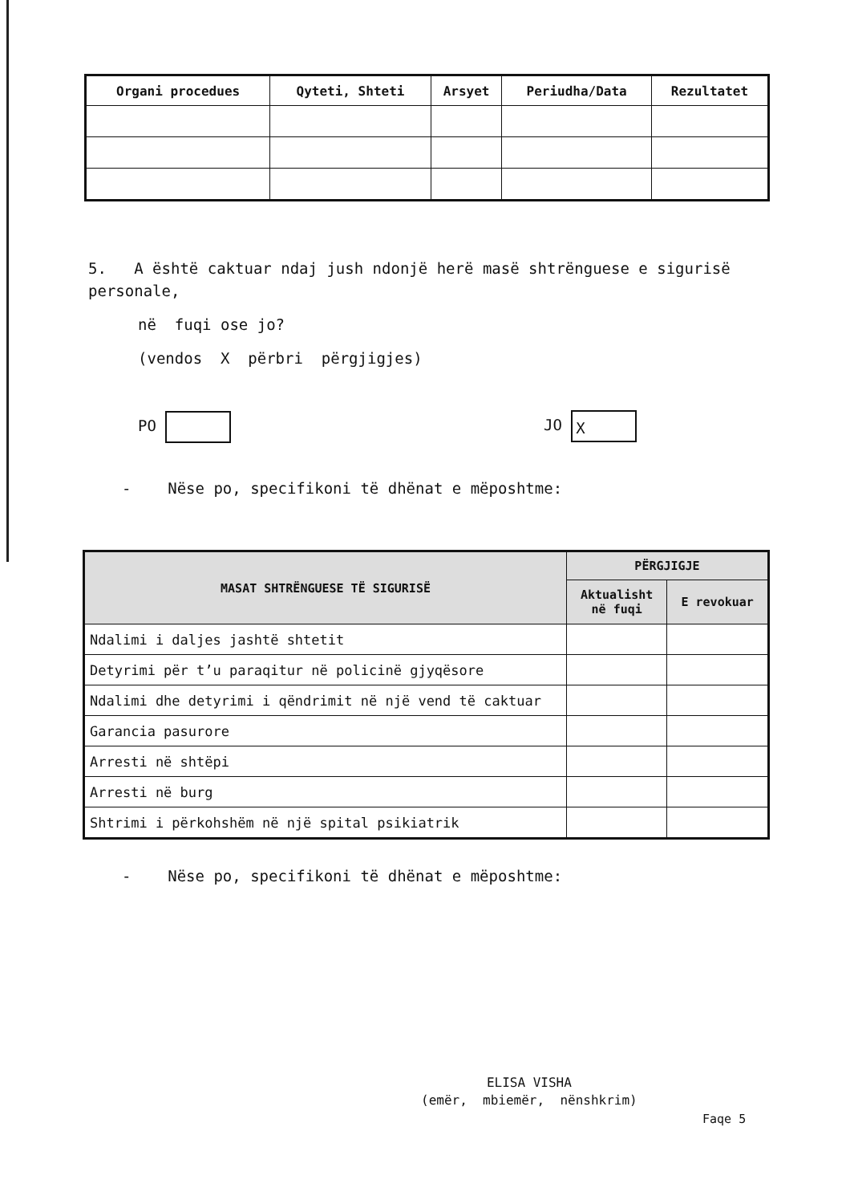| Organi procedues | Qyteti, Shteti | Arsyet | Periudha/Data | Rezultatet |
| --- | --- | --- | --- | --- |
5. A është caktuar ndaj jush ndonjë herë masë shtrënguese e sigurisë personale,
në fuqi ose jo?
(vendos X përbri përgjigjes)
PO JO X
- Nëse po, specifikoni të dhënat e mëposhtme:
| MASAT SHTRËNGUESE TË SIGURISË | PËRGJIGJE | |
| --- | --- | --- |
| | Aktualisht në fuqi | E revokuar |
| Ndalimi i daljes jashtë shtetit | | |
| Detyrimi për t’u paraqitur në policinë gjyqësore | | |
| Ndalimi dhe detyrimi i qëndrimit në një vend të caktuar | | |
| Garancia pasurore | | |
| Arresti në shtëpi | | |
| Arresti në burg | | |
| Shtrimi i përkohshëm në një spital psikiatrik | | |
- Nëse po, specifikoni të dhënat e mëposhtme:
ELISA VISHA
(emër, mbiemër, nënshkrim)
Faqe 5